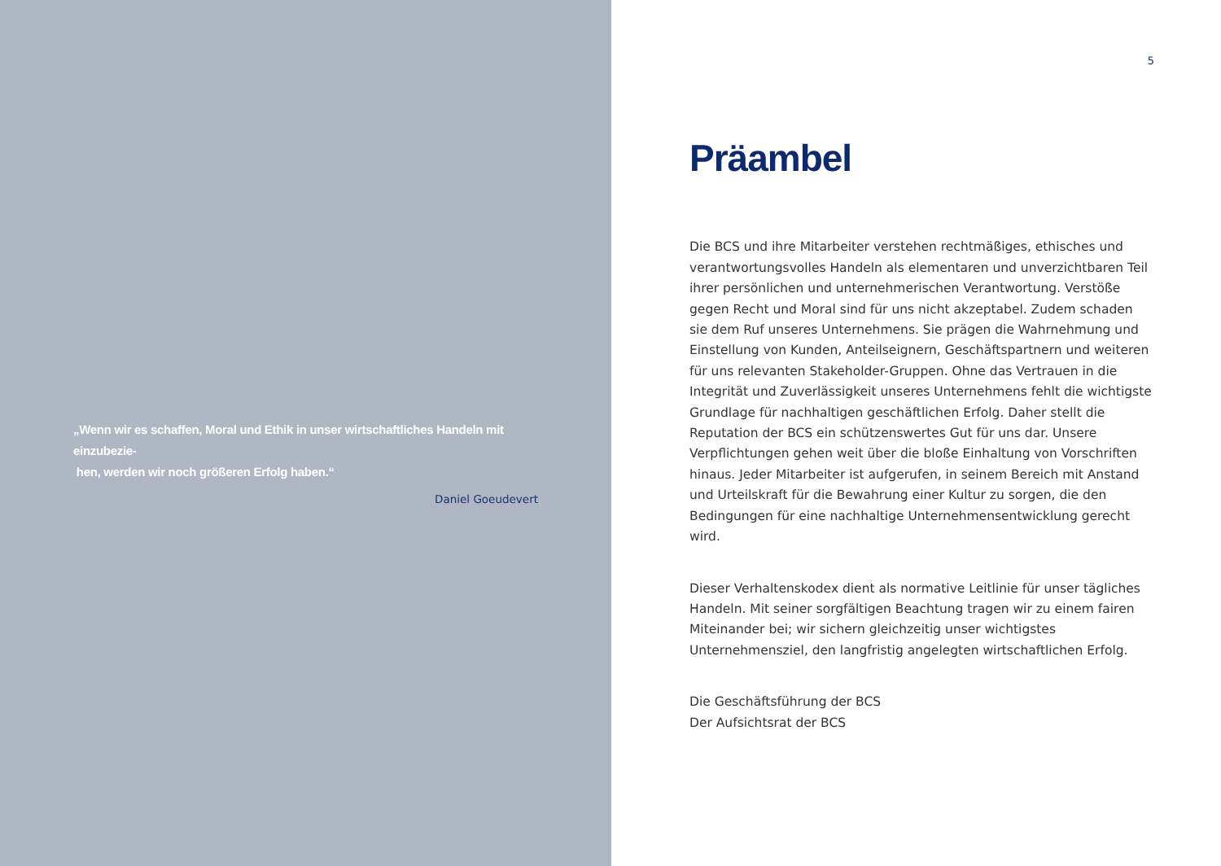„Wenn wir es schaffen, Moral und Ethik in unser wirtschaftliches Handeln mit einzubezie-
hen, werden wir noch größeren Erfolg haben.“
Daniel Goeudevert
5
Präambel
Die BCS und ihre Mitarbeiter verstehen rechtmäßiges, ethisches und verantwortungsvolles Handeln als elementaren und unverzichtbaren Teil ihrer persönlichen und unternehmerischen Verantwortung. Verstöße gegen Recht und Moral sind für uns nicht akzeptabel. Zudem schaden sie dem Ruf unseres Unternehmens. Sie prägen die Wahrnehmung und Einstellung von Kunden, Anteilseignern, Geschäftspartnern und weiteren für uns relevanten Stakeholder-Gruppen. Ohne das Vertrauen in die Integrität und Zuverlässigkeit unseres Unternehmens fehlt die wichtigste Grundlage für nachhaltigen geschäftlichen Erfolg. Daher stellt die Reputation der BCS ein schützenswertes Gut für uns dar. Unsere Verpflichtungen gehen weit über die bloße Einhaltung von Vorschriften hinaus. Jeder Mitarbeiter ist aufgerufen, in seinem Bereich mit Anstand und Urteilskraft für die Bewahrung einer Kultur zu sorgen, die den Bedingungen für eine nachhaltige Unternehmensentwicklung gerecht wird.
Dieser Verhaltenskodex dient als normative Leitlinie für unser tägliches Handeln. Mit seiner sorgfältigen Beachtung tragen wir zu einem fairen Miteinander bei; wir sichern gleichzeitig unser wichtigstes Unternehmensziel, den langfristig angelegten wirtschaftlichen Erfolg.
Die Geschäftsführung der BCS
Der Aufsichtsrat der BCS